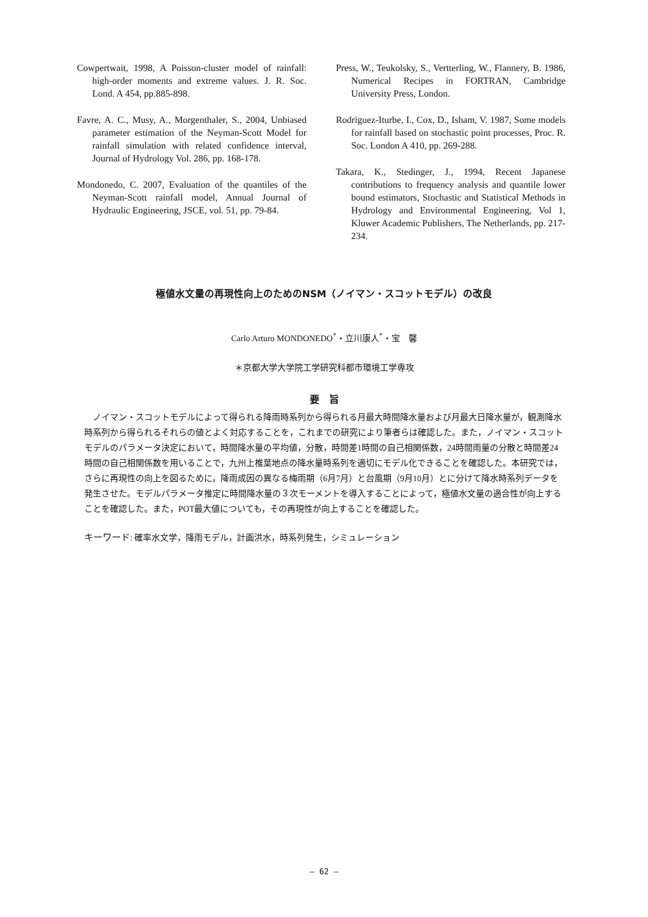Cowpertwait, 1998, A Poisson-cluster model of rainfall: high-order moments and extreme values. J. R. Soc. Lond. A 454, pp.885-898.
Favre, A. C., Musy, A., Morgenthaler, S., 2004, Unbiased parameter estimation of the Neyman-Scott Model for rainfall simulation with related confidence interval, Journal of Hydrology Vol. 286, pp. 168-178.
Mondonedo, C. 2007, Evaluation of the quantiles of the Neyman-Scott rainfall model, Annual Journal of Hydraulic Engineering, JSCE, vol. 51, pp. 79-84.
Press, W., Teukolsky, S., Vertterling, W., Flannery, B. 1986, Numerical Recipes in FORTRAN, Cambridge University Press, London.
Rodriguez-Iturbe, I., Cox, D., Isham, V. 1987, Some models for rainfall based on stochastic point processes, Proc. R. Soc. London A 410, pp. 269-288.
Takara, K., Stedinger, J., 1994, Recent Japanese contributions to frequency analysis and quantile lower bound estimators, Stochastic and Statistical Methods in Hydrology and Environmental Engineering, Vol 1, Kluwer Academic Publishers, The Netherlands, pp. 217-234.
極値水文量の再現性向上のためのNSM（ノイマン・スコットモデル）の改良
Carlo Arturo MONDONEDO<sup>*</sup>・立川康人<sup>*</sup>・宝　馨
＊京都大学大学院工学研究科都市環境工学専攻
要　旨
ノイマン・スコットモデルによって得られる降雨時系列から得られる月最大時間降水量および月最大日降水量が，観測降水時系列から得られるそれらの値とよく対応することを，これまでの研究により筆者らは確認した。また，ノイマン・スコットモデルのパラメータ決定において，時間降水量の平均値，分散，時間差1時間の自己相関係数，24時間雨量の分散と時間差24時間の自己相関係数を用いることで，九州上椎葉地点の降水量時系列を適切にモデル化できることを確認した。本研究では，さらに再現性の向上を図るために，降雨成因の異なる梅雨期（6月7月）と台風期（9月10月）とに分けて降水時系列データを発生させた。モデルパラメータ推定に時間降水量の３次モーメントを導入することによって，極値水文量の適合性が向上することを確認した。また，POT最大値についても，その再現性が向上することを確認した。
キーワード: 確率水文学，降雨モデル，計画洪水，時系列発生，シミュレーション
― 62 ―